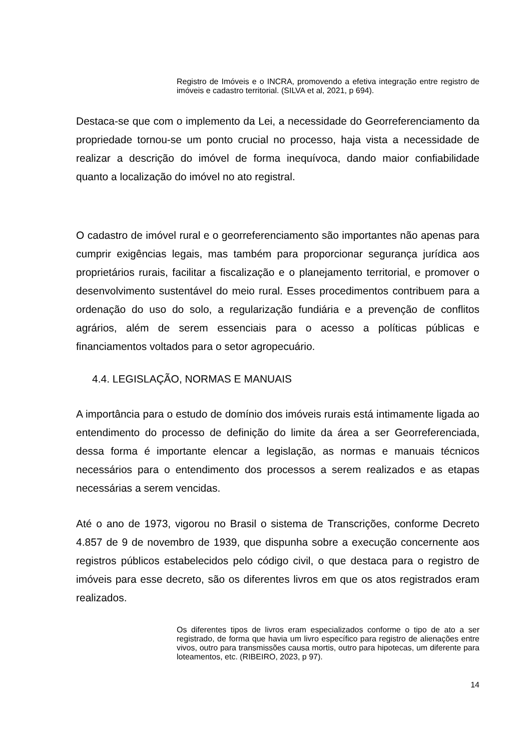Registro de Imóveis e o INCRA, promovendo a efetiva integração entre registro de imóveis e cadastro territorial. (SILVA et al, 2021, p 694).
Destaca-se que com o implemento da Lei, a necessidade do Georreferenciamento da propriedade tornou-se um ponto crucial no processo, haja vista a necessidade de realizar a descrição do imóvel de forma inequívoca, dando maior confiabilidade quanto a localização do imóvel no ato registral.
O cadastro de imóvel rural e o georreferenciamento são importantes não apenas para cumprir exigências legais, mas também para proporcionar segurança jurídica aos proprietários rurais, facilitar a fiscalização e o planejamento territorial, e promover o desenvolvimento sustentável do meio rural. Esses procedimentos contribuem para a ordenação do uso do solo, a regularização fundiária e a prevenção de conflitos agrários, além de serem essenciais para o acesso a políticas públicas e financiamentos voltados para o setor agropecuário.
4.4. LEGISLAÇÃO, NORMAS E MANUAIS
A importância para o estudo de domínio dos imóveis rurais está intimamente ligada ao entendimento do processo de definição do limite da área a ser Georreferenciada, dessa forma é importante elencar a legislação, as normas e manuais técnicos necessários para o entendimento dos processos a serem realizados e as etapas necessárias a serem vencidas.
Até o ano de 1973, vigorou no Brasil o sistema de Transcrições, conforme Decreto 4.857 de 9 de novembro de 1939, que dispunha sobre a execução concernente aos registros públicos estabelecidos pelo código civil, o que destaca para o registro de imóveis para esse decreto, são os diferentes livros em que os atos registrados eram realizados.
Os diferentes tipos de livros eram especializados conforme o tipo de ato a ser registrado, de forma que havia um livro específico para registro de alienações entre vivos, outro para transmissões causa mortis, outro para hipotecas, um diferente para loteamentos, etc. (RIBEIRO, 2023, p 97).
14